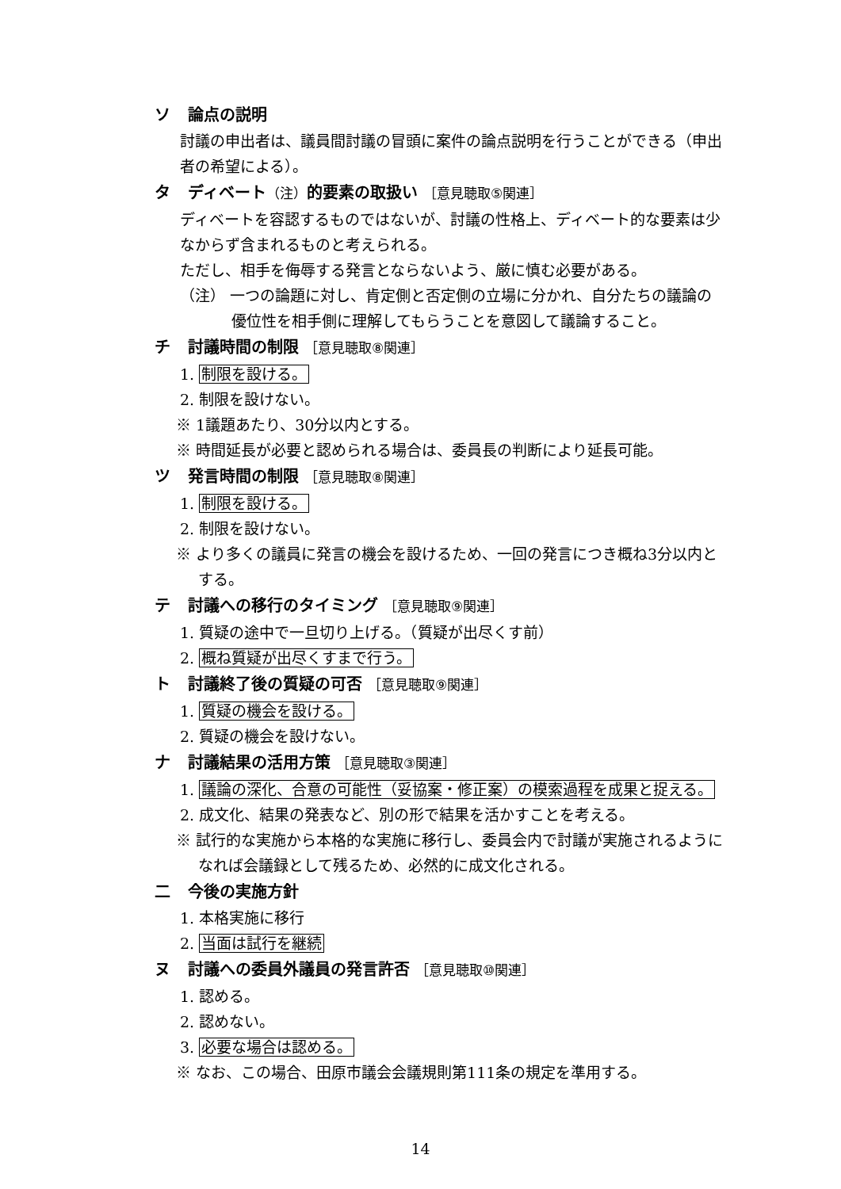ソ 論点の説明
討議の申出者は、議員間討議の冒頭に案件の論点説明を行うことができる（申出者の希望による）。
タ ディベート（注）的要素の取扱い ［意見聴取⑤関連］
ディベートを容認するものではないが、討議の性格上、ディベート的な要素は少なからず含まれるものと考えられる。
ただし、相手を侮辱する発言とならないよう、厳に慎む必要がある。
（注） 一つの論題に対し、肯定側と否定側の立場に分かれ、自分たちの議論の優位性を相手側に理解してもらうことを意図して議論すること。
チ 討議時間の制限 ［意見聴取⑧関連］
1. 制限を設ける。
2. 制限を設けない。
※ 1議題あたり、30分以内とする。
※ 時間延長が必要と認められる場合は、委員長の判断により延長可能。
ツ 発言時間の制限 ［意見聴取⑧関連］
1. 制限を設ける。
2. 制限を設けない。
※ より多くの議員に発言の機会を設けるため、一回の発言につき概ね3分以内とする。
テ 討議への移行のタイミング ［意見聴取⑨関連］
1. 質疑の途中で一旦切り上げる。（質疑が出尽くす前）
2. 概ね質疑が出尽くすまで行う。
ト 討議終了後の質疑の可否 ［意見聴取⑨関連］
1. 質疑の機会を設ける。
2. 質疑の機会を設けない。
ナ 討議結果の活用方策 ［意見聴取③関連］
1. 議論の深化、合意の可能性（妥協案・修正案）の模索過程を成果と捉える。
2. 成文化、結果の発表など、別の形で結果を活かすことを考える。
※ 試行的な実施から本格的な実施に移行し、委員会内で討議が実施されるようになれば会議録として残るため、必然的に成文化される。
二 今後の実施方針
1. 本格実施に移行
2. 当面は試行を継続
ヌ 討議への委員外議員の発言許否 ［意見聴取⑩関連］
1. 認める。
2. 認めない。
3. 必要な場合は認める。
※ なお、この場合、田原市議会会議規則第111条の規定を準用する。
14